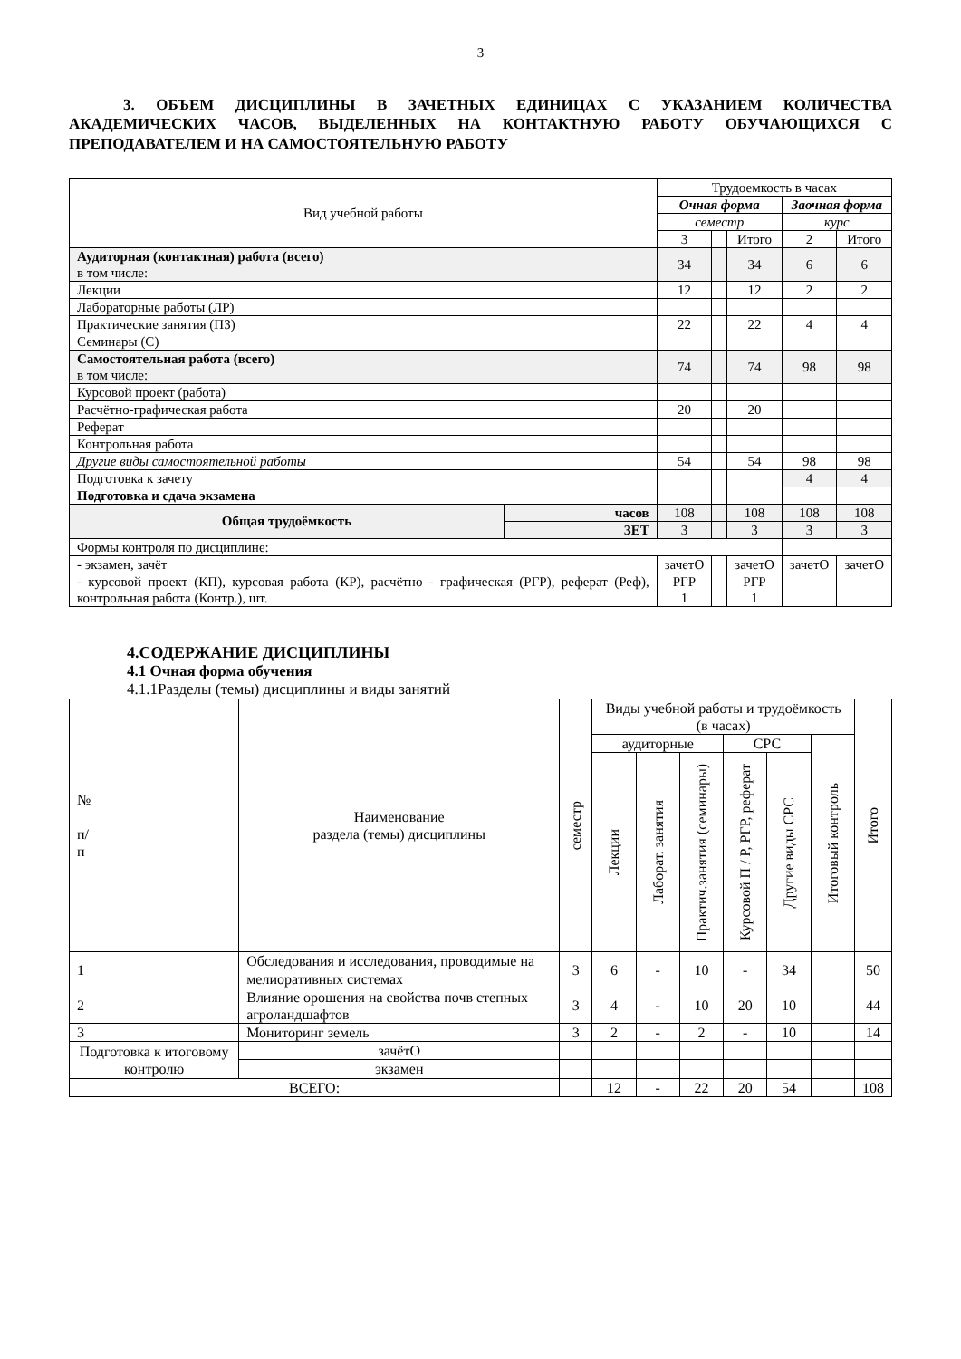3
3. ОБЪЕМ ДИСЦИПЛИНЫ В ЗАЧЕТНЫХ ЕДИНИЦАХ С УКАЗАНИЕМ КОЛИЧЕСТВА АКАДЕМИЧЕСКИХ ЧАСОВ, ВЫДЕЛЕННЫХ НА КОНТАКТНУЮ РАБОТУ ОБУЧАЮЩИХСЯ С ПРЕПОДАВАТЕЛЕМ И НА САМОСТОЯТЕЛЬНУЮ РАБОТУ
| Вид учебной работы | | Трудоемкость в часах | | | | |
| --- | --- | --- | --- | --- | --- | --- |
| | | Очная форма | | | Заочная форма | |
| | | семестр | | | курс | |
| | | 3 | | Итого | 2 | Итого |
| Аудиторная (контактная) работа (всего) в том числе: | | 34 | | 34 | 6 | 6 |
| Лекции | | 12 | | 12 | 2 | 2 |
| Лабораторные работы (ЛР) | | | | | | |
| Практические занятия (ПЗ) | | 22 | | 22 | 4 | 4 |
| Семинары (С) | | | | | | |
| Самостоятельная работа (всего) в том числе: | | 74 | | 74 | 98 | 98 |
| Курсовой проект (работа) | | | | | | |
| Расчётно-графическая работа | | 20 | | 20 | | |
| Реферат | | | | | | |
| Контрольная работа | | | | | | |
| Другие виды самостоятельной работы | | 54 | | 54 | 98 | 98 |
| Подготовка к зачету | | | | | 4 | 4 |
| Подготовка и сдача экзамена | | | | | | |
| Общая трудоёмкость | часов | 108 | | 108 | 108 | 108 |
| | ЗЕТ | 3 | | 3 | 3 | 3 |
| Формы контроля по дисциплине: | | | | | | |
| - экзамен, зачёт | | зачетО | | зачетО | зачетО | зачетО |
| - курсовой проект (КП), курсовая работа (КР), расчётно - графическая (РГР), реферат (Реф), контрольная работа (Контр.), шт. | | РГР 1 | | РГР 1 | | |
4.СОДЕРЖАНИЕ ДИСЦИПЛИНЫ
4.1 Очная форма обучения
4.1.1Разделы (темы) дисциплины и виды занятий
| № п/ п | Наименование раздела (темы) дисциплины | | семестр | Виды учебной работы и трудоёмкость (в часах) | | | | | | Итого |
| --- | --- | --- | --- | --- | --- | --- | --- | --- | --- | --- |
| | | | | аудиторные | | | СРС | | Итоговый контроль | |
| | | | | Лекции | Лаборат. занятия | Практич.занятия (семинары) | Курсовой П / Р, РГР, реферат | Другие виды СРС | | |
| 1 | Обследования и исследования, проводимые на мелиоративных системах | | 3 | 6 | - | 10 | - | 34 | | 50 |
| 2 | Влияние орошения на свойства почв степных агроландшафтов | | 3 | 4 | - | 10 | 20 | 10 | | 44 |
| 3 | Мониторинг земель | | 3 | 2 | - | 2 | - | 10 | | 14 |
| Подготовка к итоговому контролю | | зачётО | | | | | | | | |
| | | экзамен | | | | | | | | |
| ВСЕГО: | | | | 12 | - | 22 | 20 | 54 | | 108 |